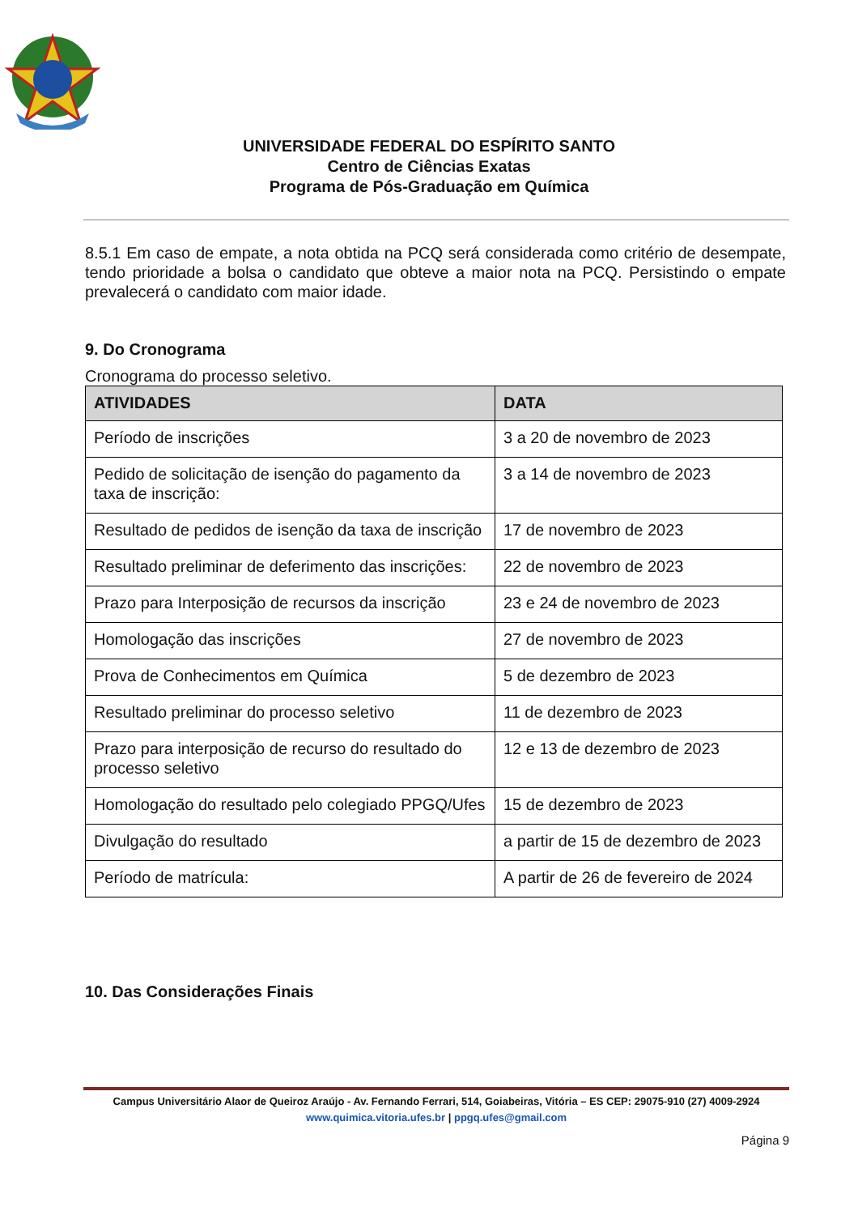UNIVERSIDADE FEDERAL DO ESPÍRITO SANTO
Centro de Ciências Exatas
Programa de Pós-Graduação em Química
8.5.1 Em caso de empate, a nota obtida na PCQ será considerada como critério de desempate, tendo prioridade a bolsa o candidato que obteve a maior nota na PCQ. Persistindo o empate prevalecerá o candidato com maior idade.
9. Do Cronograma
Cronograma do processo seletivo.
| ATIVIDADES | DATA |
| --- | --- |
| Período de inscrições | 3 a 20 de novembro de 2023 |
| Pedido de solicitação de isenção do pagamento da taxa de inscrição: | 3 a 14 de novembro de 2023 |
| Resultado de pedidos de isenção da taxa de inscrição | 17 de novembro de 2023 |
| Resultado preliminar de deferimento das inscrições: | 22 de novembro de 2023 |
| Prazo para Interposição de recursos da inscrição | 23 e 24 de novembro de 2023 |
| Homologação das inscrições | 27 de novembro de 2023 |
| Prova de Conhecimentos em Química | 5 de dezembro de 2023 |
| Resultado preliminar do processo seletivo | 11 de dezembro de 2023 |
| Prazo para interposição de recurso do resultado do processo seletivo | 12 e 13 de dezembro de 2023 |
| Homologação do resultado pelo colegiado PPGQ/Ufes | 15 de dezembro de 2023 |
| Divulgação do resultado | a partir de 15 de dezembro de 2023 |
| Período de matrícula: | A partir de 26 de fevereiro de 2024 |
10. Das Considerações Finais
Campus Universitário Alaor de Queiroz Araújo - Av. Fernando Ferrari, 514, Goiabeiras, Vitória – ES CEP: 29075-910 (27) 4009-2924
www.quimica.vitoria.ufes.br | ppgq.ufes@gmail.com
Página 9